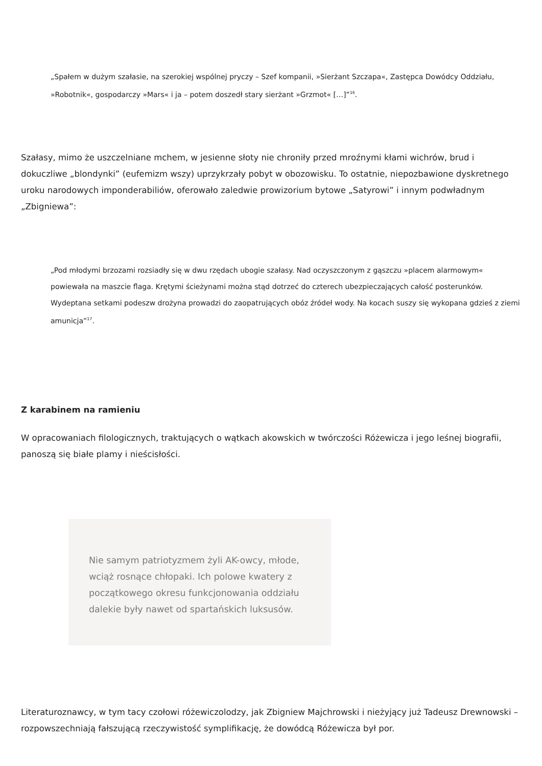„Spałem w dużym szałasie, na szerokiej wspólnej pryczy – Szef kompanii, »Sierżant Szczapa«, Zastępca Dowódcy Oddziału, »Robotnik«, gospodarczy »Mars« i ja – potem doszedł stary sierżant »Grzmot« […]”<sup>16</sup>.
Szałasy, mimo że uszczelniane mchem, w jesienne słoty nie chroniły przed mroźnymi kłami wichrów, brud i dokuczliwe „blondynki” (eufemizm wszy) uprzykrzały pobyt w obozowisku. To ostatnie, niepozbawione dyskretnego uroku narodowych imponderabiliów, oferowało zaledwie prowizorium bytowe „Satyrowi” i innym podwładnym „Zbigniewa”:
„Pod młodymi brzozami rozsiadły się w dwu rzędach ubogie szałasy. Nad oczyszczonym z gąszczu »placem alarmowym« powiewała na maszcie flaga. Krętymi ścieżynami można stąd dotrzeć do czterech ubezpieczających całość posterunków. Wydeptana setkami podeszw drożyna prowadzi do zaopatrujących obóz źródeł wody. Na kocach suszy się wykopana gdzieś z ziemi amunicja”<sup>17</sup>.
Z karabinem na ramieniu
W opracowaniach filologicznych, traktujących o wątkach akowskich w twórczości Różewicza i jego leśnej biografii, panoszą się białe plamy i nieścisłości.
Nie samym patriotyzmem żyli AK-owcy, młode, wciąż rosnące chłopaki. Ich polowe kwatery z początkowego okresu funkcjonowania oddziału dalekie były nawet od spartańskich luksusów.
Literaturoznawcy, w tym tacy czołowi różewiczolodzy, jak Zbigniew Majchrowski i nieżyjący już Tadeusz Drewnowski – rozpowszechniają fałszującą rzeczywistość symplifikację, że dowódcą Różewicza był por.